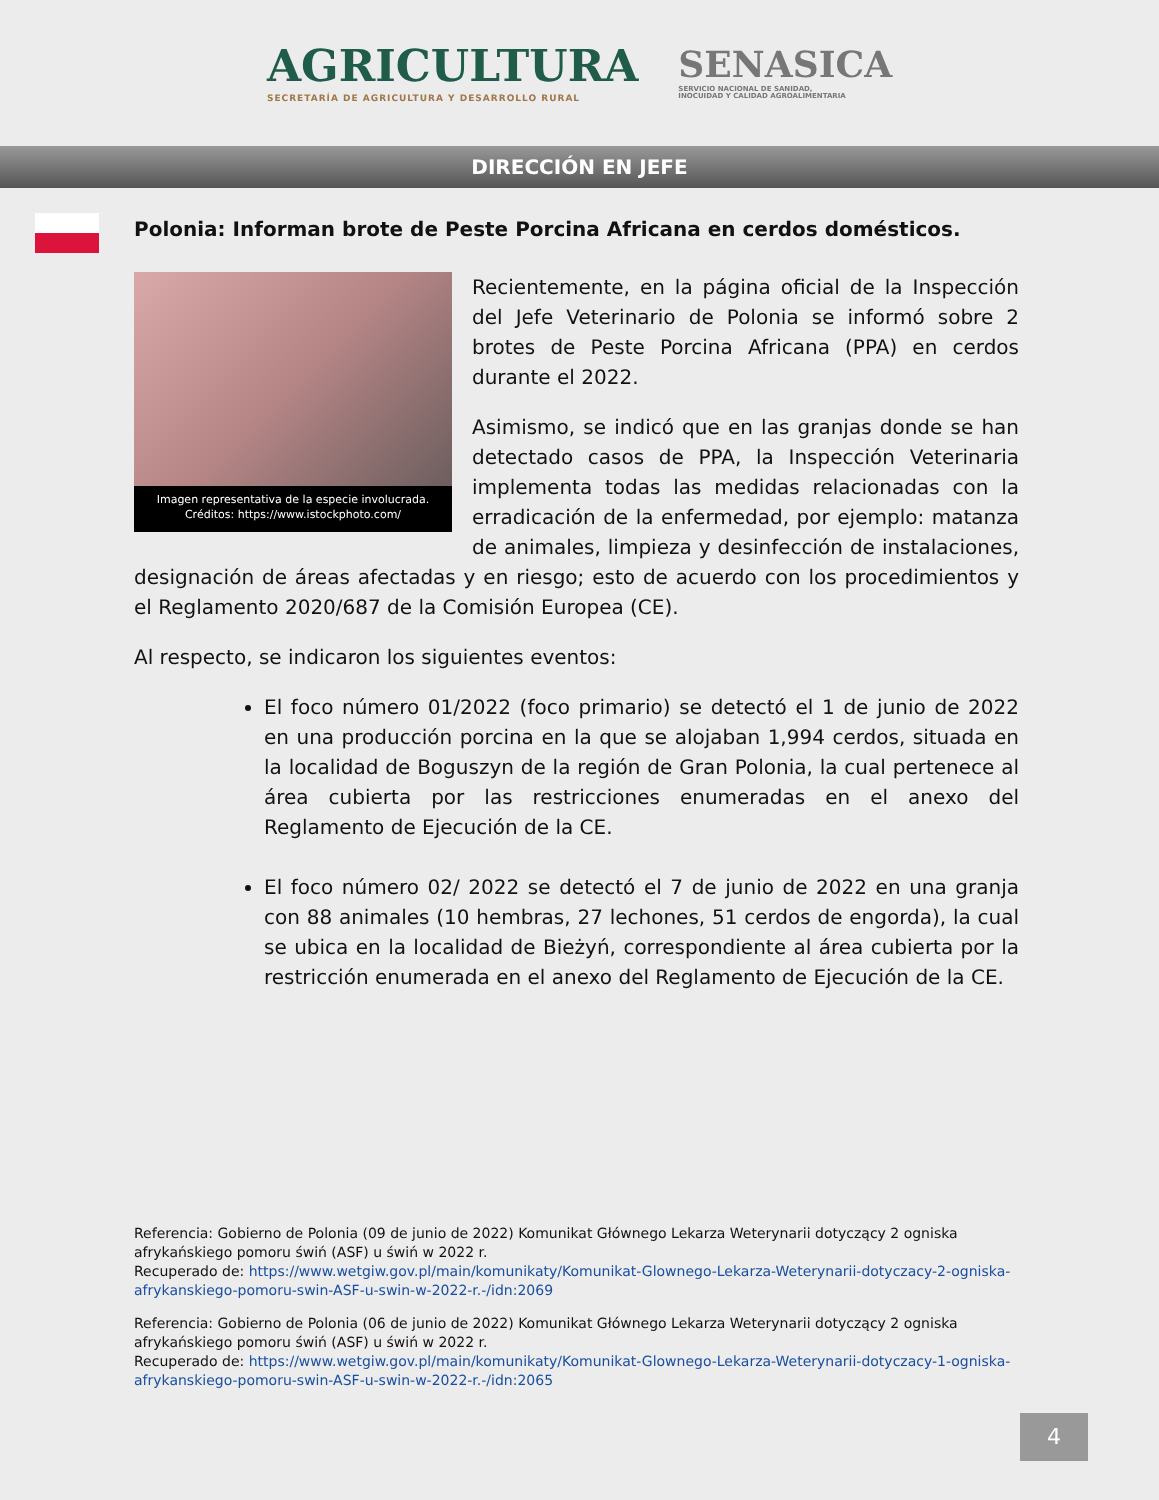AGRICULTURA
SECRETARÍA DE AGRICULTURA Y DESARROLLO RURAL
SENASICA
SERVICIO NACIONAL DE SANIDAD,
INOCUIDAD Y CALIDAD AGROALIMENTARIA
DIRECCIÓN EN JEFE
Polonia: Informan brote de Peste Porcina Africana en cerdos domésticos.
Imagen representativa de la especie involucrada.
Créditos: https://www.istockphoto.com/
Recientemente, en la página oficial de la Inspección del Jefe Veterinario de Polonia se informó sobre 2 brotes de Peste Porcina Africana (PPA) en cerdos durante el 2022.
Asimismo, se indicó que en las granjas donde se han detectado casos de PPA, la Inspección Veterinaria implementa todas las medidas relacionadas con la erradicación de la enfermedad, por ejemplo: matanza de animales, limpieza y desinfección de instalaciones, designación de áreas afectadas y en riesgo; esto de acuerdo con los procedimientos y el Reglamento 2020/687 de la Comisión Europea (CE).
Al respecto, se indicaron los siguientes eventos:
El foco número 01/2022 (foco primario) se detectó el 1 de junio de 2022 en una producción porcina en la que se alojaban 1,994 cerdos, situada en la localidad de Boguszyn de la región de Gran Polonia, la cual pertenece al área cubierta por las restricciones enumeradas en el anexo del Reglamento de Ejecución de la CE.
El foco número 02/ 2022 se detectó el 7 de junio de 2022 en una granja con 88 animales (10 hembras, 27 lechones, 51 cerdos de engorda), la cual se ubica en la localidad de Bieżyń, correspondiente al área cubierta por la restricción enumerada en el anexo del Reglamento de Ejecución de la CE.
Referencia: Gobierno de Polonia (09 de junio de 2022) Komunikat Głównego Lekarza Weterynarii dotyczący 2 ogniska afrykańskiego pomoru świń (ASF) u świń w 2022 r.
Recuperado de: https://www.wetgiw.gov.pl/main/komunikaty/Komunikat-Glownego-Lekarza-Weterynarii-dotyczacy-2-ogniska-afrykanskiego-pomoru-swin-ASF-u-swin-w-2022-r.-/idn:2069
Referencia: Gobierno de Polonia (06 de junio de 2022) Komunikat Głównego Lekarza Weterynarii dotyczący 2 ogniska afrykańskiego pomoru świń (ASF) u świń w 2022 r.
Recuperado de: https://www.wetgiw.gov.pl/main/komunikaty/Komunikat-Glownego-Lekarza-Weterynarii-dotyczacy-1-ogniska-afrykanskiego-pomoru-swin-ASF-u-swin-w-2022-r.-/idn:2065
4